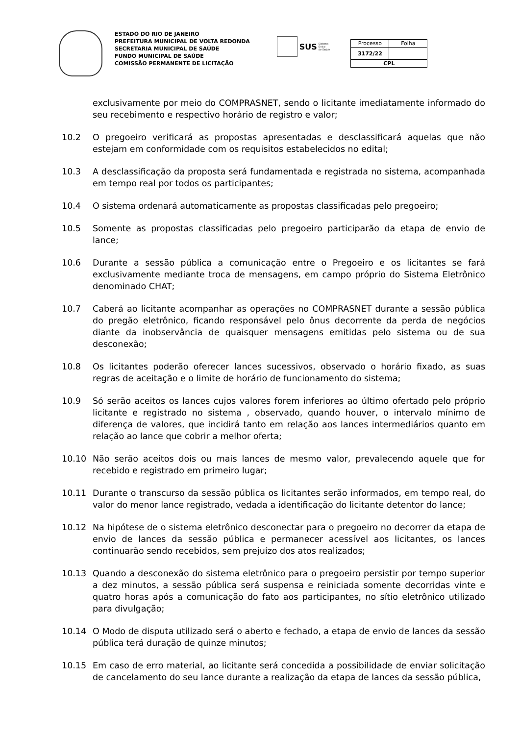ESTADO DO RIO DE JANEIRO
PREFEITURA MUNICIPAL DE VOLTA REDONDA
SECRETARIA MUNICIPAL DE SAÚDE
FUNDO MUNICIPAL DE SAÚDE
COMISSÃO PERMANENTE DE LICITAÇÃO
SUS Sistema
Único
de Saúde
| Processo | Folha |
| 3172/22 | |
| CPL | |
exclusivamente por meio do COMPRASNET, sendo o licitante imediatamente informado do seu recebimento e respectivo horário de registro e valor;
10.2 O pregoeiro verificará as propostas apresentadas e desclassificará aquelas que não estejam em conformidade com os requisitos estabelecidos no edital;
10.3 A desclassificação da proposta será fundamentada e registrada no sistema, acompanhada em tempo real por todos os participantes;
10.4 O sistema ordenará automaticamente as propostas classificadas pelo pregoeiro;
10.5 Somente as propostas classificadas pelo pregoeiro participarão da etapa de envio de lance;
10.6 Durante a sessão pública a comunicação entre o Pregoeiro e os licitantes se fará exclusivamente mediante troca de mensagens, em campo próprio do Sistema Eletrônico denominado CHAT;
10.7 Caberá ao licitante acompanhar as operações no COMPRASNET durante a sessão pública do pregão eletrônico, ficando responsável pelo ônus decorrente da perda de negócios diante da inobservância de quaisquer mensagens emitidas pelo sistema ou de sua desconexão;
10.8 Os licitantes poderão oferecer lances sucessivos, observado o horário fixado, as suas regras de aceitação e o limite de horário de funcionamento do sistema;
10.9 Só serão aceitos os lances cujos valores forem inferiores ao último ofertado pelo próprio licitante e registrado no sistema , observado, quando houver, o intervalo mínimo de diferença de valores, que incidirá tanto em relação aos lances intermediários quanto em relação ao lance que cobrir a melhor oferta;
10.10 Não serão aceitos dois ou mais lances de mesmo valor, prevalecendo aquele que for recebido e registrado em primeiro lugar;
10.11 Durante o transcurso da sessão pública os licitantes serão informados, em tempo real, do valor do menor lance registrado, vedada a identificação do licitante detentor do lance;
10.12 Na hipótese de o sistema eletrônico desconectar para o pregoeiro no decorrer da etapa de envio de lances da sessão pública e permanecer acessível aos licitantes, os lances continuarão sendo recebidos, sem prejuízo dos atos realizados;
10.13 Quando a desconexão do sistema eletrônico para o pregoeiro persistir por tempo superior a dez minutos, a sessão pública será suspensa e reiniciada somente decorridas vinte e quatro horas após a comunicação do fato aos participantes, no sítio eletrônico utilizado para divulgação;
10.14 O Modo de disputa utilizado será o aberto e fechado, a etapa de envio de lances da sessão pública terá duração de quinze minutos;
10.15 Em caso de erro material, ao licitante será concedida a possibilidade de enviar solicitação de cancelamento do seu lance durante a realização da etapa de lances da sessão pública,